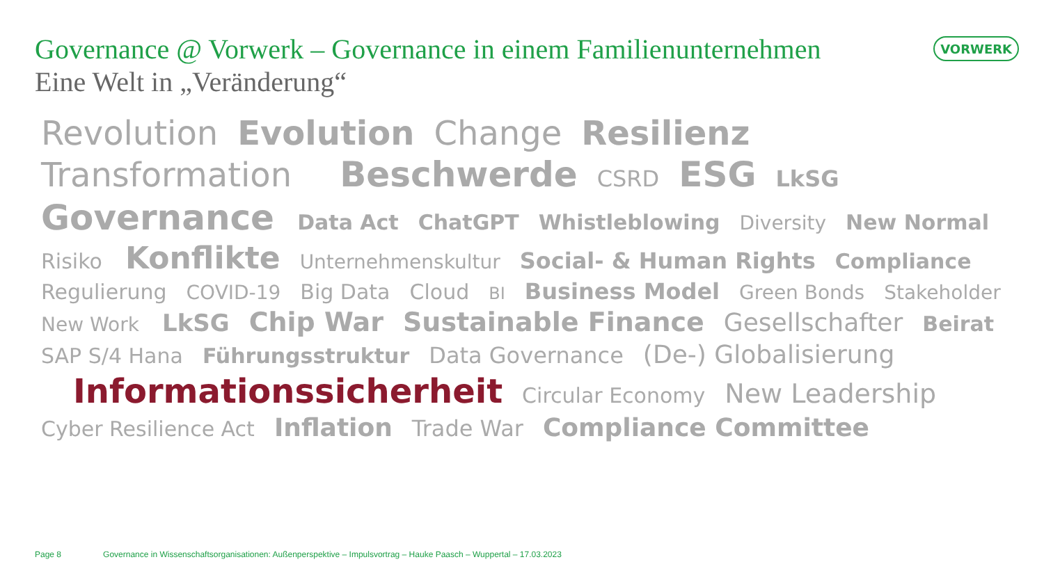Governance @ Vorwerk – Governance in einem Familienunternehmen
Eine Welt in „Veränderung“
VORWERK
Revolution Evolution Change Resilienz Transformation Beschwerde CSRD ESG LkSG Governance Data Act ChatGPT Whistleblowing Diversity New Normal Risiko Konflikte Unternehmenskultur Social- & Human Rights Compliance Regulierung COVID-19 Big Data Cloud BI Business Model Green Bonds Stakeholder New Work LkSG Chip War Sustainable Finance Gesellschafter Beirat SAP S/4 Hana Führungsstruktur Data Governance (De-) Globalisierung Informationssicherheit Circular Economy New Leadership Cyber Resilience Act Inflation Trade War Compliance Committee
Page 8 Governance in Wissenschaftsorganisationen: Außenperspektive – Impulsvortrag – Hauke Paasch – Wuppertal – 17.03.2023